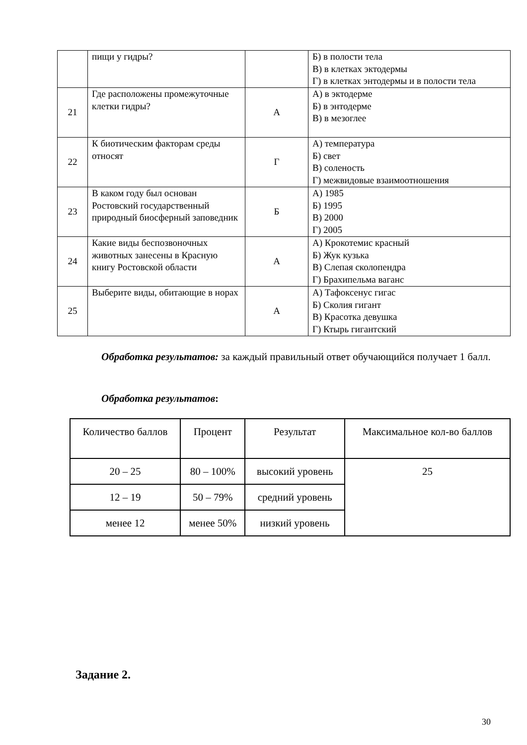| | пищи у гидры? | | Б) в полости тела В) в клетках эктодермы Г) в клетках энтодермы и в полости тела |
| 21 | Где расположены промежуточные клетки гидры? | А | А) в эктодерме Б) в энтодерме В) в мезоглее |
| 22 | К биотическим факторам среды относят | Г | А) температура Б) свет В) соленость Г) межвидовые взаимоотношения |
| 23 | В каком году был основан Ростовский государственный природный биосферный заповедник | Б | А) 1985 Б) 1995 В) 2000 Г) 2005 |
| 24 | Какие виды беспозвоночных животных занесены в Красную книгу Ростовской области | А | А) Крокотемис красный Б) Жук кузька В) Слепая сколопендра Г) Брахипельма ваганс |
| 25 | Выберите виды, обитающие в норах | А | А) Тафоксенус гигас Б) Сколия гигант В) Красотка девушка Г) Ктырь гигантский |
Обработка результатов: за каждый правильный ответ обучающийся получает 1 балл.
Обработка результатов:
| Количество баллов | Процент | Результат | Максимальное кол-во баллов |
| 20 – 25 | 80 – 100% | высокий уровень | 25 |
| 12 – 19 | 50 – 79% | средний уровень | |
| менее 12 | менее 50% | низкий уровень | |
Задание 2.
30